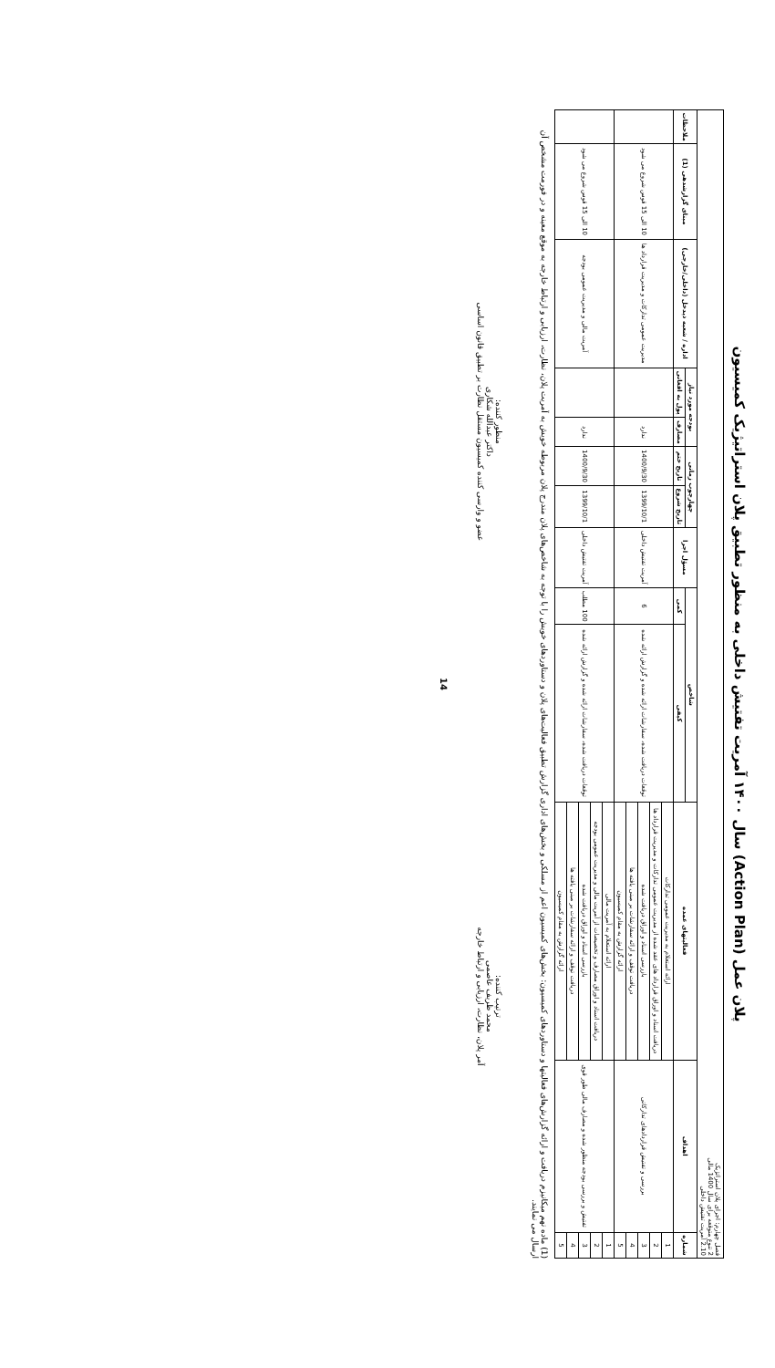پلان عمل (Action Plan) سال ۱۴۰۰ آمریت تفتیش داخلی به منظور تطبیق پلان استراتیژیک کمیسیون
| فصل چهارم: اجرای پلان استراتژیک 2 تنوع متوقعه برای سال 1400 مالی 2.10 آمریت تفتیش داخلی | | | | | | | | | | | | |
| شماره | اهداف | فعالیتهای عمده | شاخص | | مسؤل اجرا | چهارچوب زمانی | | بودجه مورد نیاز | | اداره / شعبه ذیدخل (داخلی/خارجی) | مبنای گزارشدهی (1) | ملاحظات |
| | | | کیفی | کمی | | تاریخ شروع | تاریخ ختم | مصارف | پول به افغانی | | | |
| 1 | بررسی و تفتیش قراردادهای تدارکاتی | ارائه استعلام به مدیریت عمومی تدارکات | توقعات دریافت شده، سفارشات ارائه شده و گزارش ارائه شده | 6 | آمریت تفتیش داخلی | 1399/10/1 | 1400/9/30 | ندارد | | مدیریت عمومی تدارکات و مدیریت قرارداد ها | 10 الی 15 قوس شروع می شود | |
| 2 | | دریافت اسناد و اوراق قرارداد های عقد شده از مدیریت عمومی تدارکات و مدیریت قرارداد ها | | | | | | | | | | |
| 3 | | بازرسی اسناد و اوراق دریافت شده | | | | | | | | | | |
| 4 | | دریافت توقف و ارائه سفارشات بر مبنی یافته ها | | | | | | | | | | |
| 5 | | ارائه گزارش به مقام کمیسیون | | | | | | | | | | |
| 1 | تفتیش و بررسی بودجه منظور شده و مصارف مالی طور قوی | ارائه استعلام به آمریت مالی | توقعات دریافت شده، سفارشات ارائه شده و گزارش ارائه شده | 100 مطلب | آمریت تفتیش داخلی | 1399/10/1 | 1400/9/30 | ندارد | | آمریت مالی و مدیریت عمومی بودجه | 10 الی 15 قوس شروع می شود | |
| 2 | | دریافت اسناد و اوراق مصارف و تخصیصات از آمریت مالی و مدیریت عمومی بودجه | | | | | | | | | | |
| 3 | | بازرسی اسناد و اوراق دریافت شده | | | | | | | | | | |
| 4 | | دریافت توقف و ارائه سفارشات بر مبنی یافته ها | | | | | | | | | | |
| 5 | | ارائه گزارش به مقام کمیسیون | | | | | | | | | | |
(1) ماده نهم میکانیزم دریافت و ارائه گزارش‌های فعالیتها و دستاوردهای کمیسیون: بخش‌های کمیسیون اعم از مسلکی و بخش‌های اداری گزارش تطبیق فعالیت‌های پلان و دستاوردهای خویش را با توجه به شاخص‌های پلان مندرج پلان مربوطه خویش به آمریت پلان، نظارت، ارزیابی و ارتباط خارجه به موقع معینه و در فورمت مشخص آن ارسال می نمایند.
ترتیب کننده:
محمد ظریف عاصمی
آمر پلان، نظارت، ارزیابی و ارتباط خارجه
منظور کننده:
داکتر عبدالله شکاری
عضو و وارسی کننده کمیسیون مستقل نظارت بر تطبیق قانون اساسی
14